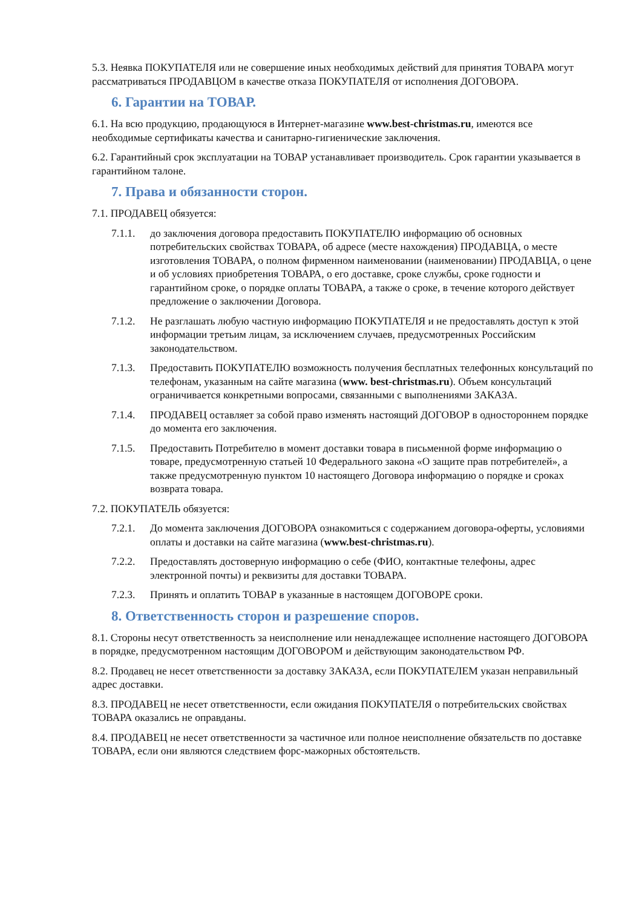5.3. Неявка ПОКУПАТЕЛЯ или не совершение иных необходимых действий для принятия ТОВАРА могут рассматриваться ПРОДАВЦОМ в качестве отказа ПОКУПАТЕЛЯ от исполнения ДОГОВОРА.
6. Гарантии на ТОВАР.
6.1. На всю продукцию, продающуюся в Интернет-магазине www.best-christmas.ru, имеются все необходимые сертификаты качества и санитарно-гигиенические заключения.
6.2. Гарантийный срок эксплуатации на ТОВАР устанавливает производитель. Срок гарантии указывается в гарантийном талоне.
7. Права и обязанности сторон.
7.1. ПРОДАВЕЦ обязуется:
7.1.1. до заключения договора предоставить ПОКУПАТЕЛЮ информацию об основных потребительских свойствах ТОВАРА, об адресе (месте нахождения) ПРОДАВЦА, о месте изготовления ТОВАРА, о полном фирменном наименовании (наименовании) ПРОДАВЦА, о цене и об условиях приобретения ТОВАРА, о его доставке, сроке службы, сроке годности и гарантийном сроке, о порядке оплаты ТОВАРА, а также о сроке, в течение которого действует предложение о заключении Договора.
7.1.2. Не разглашать любую частную информацию ПОКУПАТЕЛЯ и не предоставлять доступ к этой информации третьим лицам, за исключением случаев, предусмотренных Российским законодательством.
7.1.3. Предоставить ПОКУПАТЕЛЮ возможность получения бесплатных телефонных консультаций по телефонам, указанным на сайте магазина (www. best-christmas.ru). Объем консультаций ограничивается конкретными вопросами, связанными с выполнениями ЗАКАЗА.
7.1.4. ПРОДАВЕЦ оставляет за собой право изменять настоящий ДОГОВОР в одностороннем порядке до момента его заключения.
7.1.5. Предоставить Потребителю в момент доставки товара в письменной форме информацию о товаре, предусмотренную статьей 10 Федерального закона «О защите прав потребителей», а также предусмотренную пунктом 10 настоящего Договора информацию о порядке и сроках возврата товара.
7.2. ПОКУПАТЕЛЬ обязуется:
7.2.1. До момента заключения ДОГОВОРА ознакомиться с содержанием договора-оферты, условиями оплаты и доставки на сайте магазина (www.best-christmas.ru).
7.2.2. Предоставлять достоверную информацию о себе (ФИО, контактные телефоны, адрес электронной почты) и реквизиты для доставки ТОВАРА.
7.2.3. Принять и оплатить ТОВАР в указанные в настоящем ДОГОВОРЕ сроки.
8. Ответственность сторон и разрешение споров.
8.1. Стороны несут ответственность за неисполнение или ненадлежащее исполнение настоящего ДОГОВОРА в порядке, предусмотренном настоящим ДОГОВОРОМ и действующим законодательством РФ.
8.2. Продавец не несет ответственности за доставку ЗАКАЗА, если ПОКУПАТЕЛЕМ указан неправильный адрес доставки.
8.3. ПРОДАВЕЦ не несет ответственности, если ожидания ПОКУПАТЕЛЯ о потребительских свойствах ТОВАРА оказались не оправданы.
8.4. ПРОДАВЕЦ не несет ответственности за частичное или полное неисполнение обязательств по доставке ТОВАРА, если они являются следствием форс-мажорных обстоятельств.